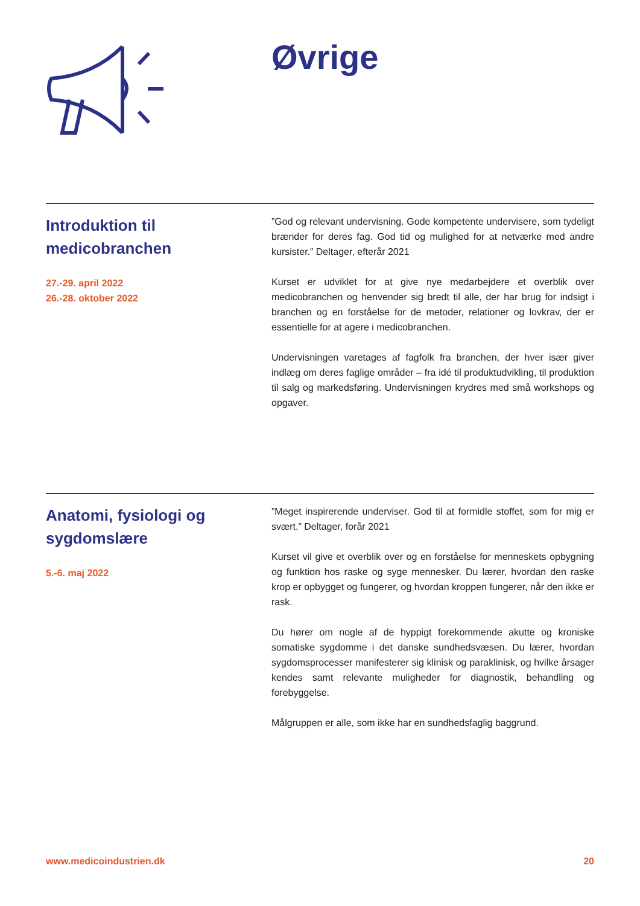Øvrige
Introduktion til
medicobranchen
27.-29. april 2022
26.-28. oktober 2022
”God og relevant undervisning. Gode kompetente undervisere, som tydeligt brænder for deres fag. God tid og mulighed for at netværke med andre kursister.” Deltager, efterår 2021
Kurset er udviklet for at give nye medarbejdere et overblik over medicobranchen og henvender sig bredt til alle, der har brug for indsigt i branchen og en forståelse for de metoder, relationer og lovkrav, der er essentielle for at agere i medicobranchen.
Undervisningen varetages af fagfolk fra branchen, der hver især giver indlæg om deres faglige områder – fra idé til produktudvikling, til produktion til salg og markedsføring. Undervisningen krydres med små workshops og opgaver.
Anatomi, fysiologi og
sygdomslære
5.-6. maj 2022
”Meget inspirerende underviser. God til at formidle stoffet, som for mig er svært.” Deltager, forår 2021
Kurset vil give et overblik over og en forståelse for menneskets opbygning og funktion hos raske og syge mennesker. Du lærer, hvordan den raske krop er opbygget og fungerer, og hvordan kroppen fungerer, når den ikke er rask.
Du hører om nogle af de hyppigt forekommende akutte og kroniske somatiske sygdomme i det danske sundhedsvæsen. Du lærer, hvordan sygdomsprocesser manifesterer sig klinisk og paraklinisk, og hvilke årsager kendes samt relevante muligheder for diagnostik, behandling og forebyggelse.
Målgruppen er alle, som ikke har en sundhedsfaglig baggrund.
www.medicoindustrien.dk 20